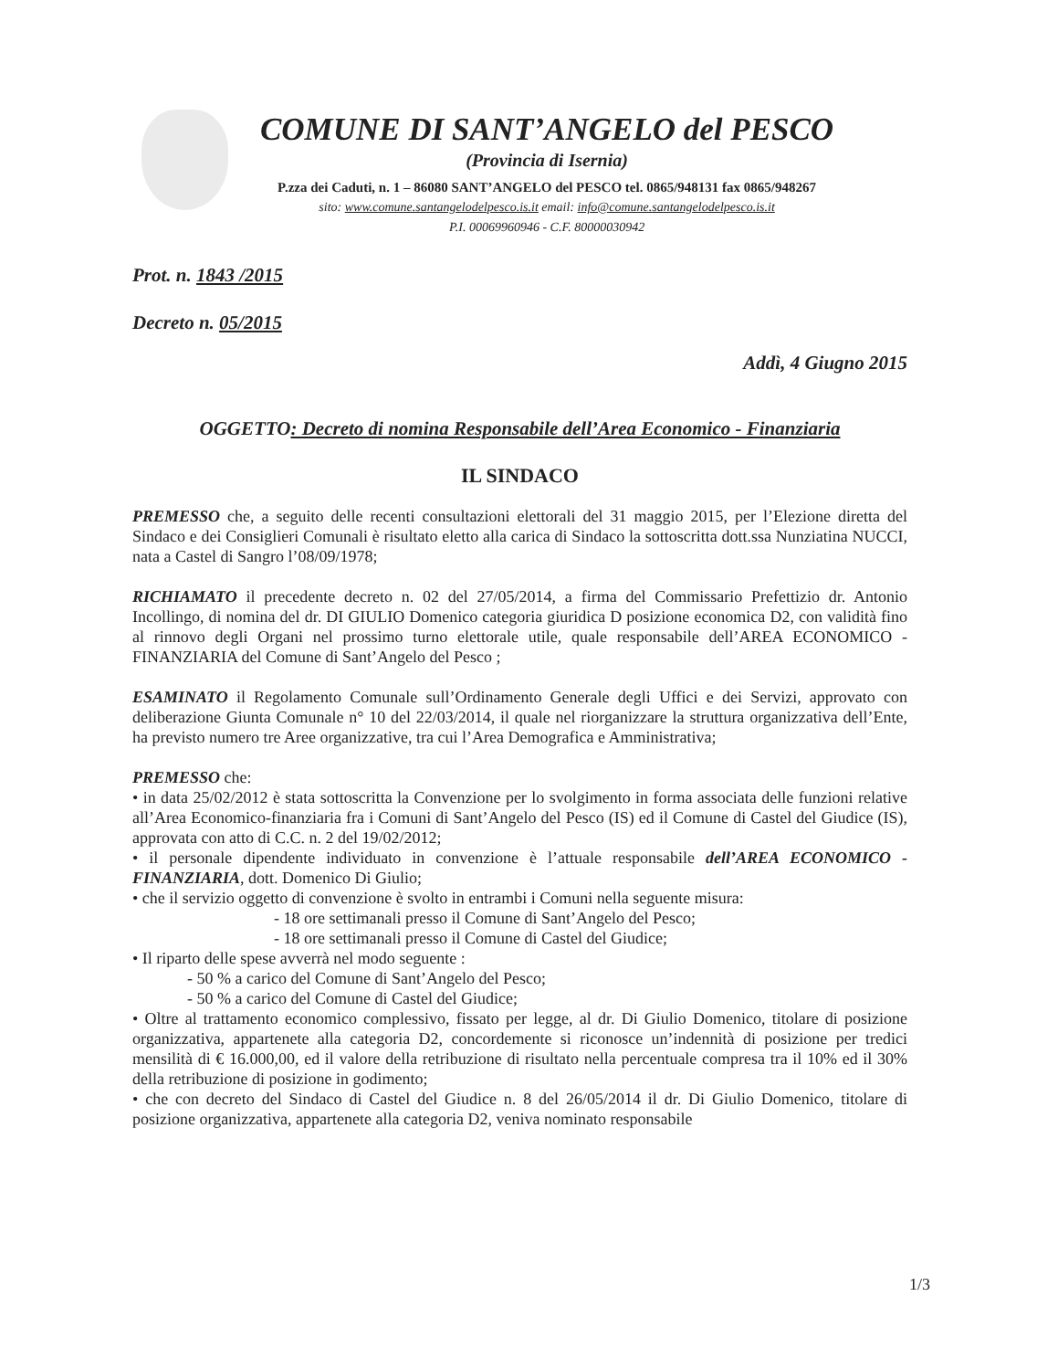COMUNE DI SANT’ANGELO del PESCO
(Provincia di Isernia)
P.zza dei Caduti, n. 1 – 86080 SANT’ANGELO del PESCO tel. 0865/948131 fax 0865/948267
sito: www.comune.santangelodelpesco.is.it email: info@comune.santangelodelpesco.is.it
P.I. 00069960946 - C.F. 80000030942
Prot. n. 1843 /2015
Decreto n. 05/2015
Addì, 4 Giugno 2015
OGGETTO: Decreto di nomina Responsabile dell’Area Economico - Finanziaria
IL SINDACO
PREMESSO che, a seguito delle recenti consultazioni elettorali del 31 maggio 2015, per l’Elezione diretta del Sindaco e dei Consiglieri Comunali è risultato eletto alla carica di Sindaco la sottoscritta dott.ssa Nunziatina NUCCI, nata a Castel di Sangro l’08/09/1978;
RICHIAMATO il precedente decreto n. 02 del 27/05/2014, a firma del Commissario Prefettizio dr. Antonio Incollingo, di nomina del dr. DI GIULIO Domenico categoria giuridica D posizione economica D2, con validità fino al rinnovo degli Organi nel prossimo turno elettorale utile, quale responsabile dell’AREA ECONOMICO - FINANZIARIA del Comune di Sant’Angelo del Pesco ;
ESAMINATO il Regolamento Comunale sull’Ordinamento Generale degli Uffici e dei Servizi, approvato con deliberazione Giunta Comunale n° 10 del 22/03/2014, il quale nel riorganizzare la struttura organizzativa dell’Ente, ha previsto numero tre Aree organizzative, tra cui l’Area Demografica e Amministrativa;
PREMESSO che:
• in data 25/02/2012 è stata sottoscritta la Convenzione per lo svolgimento in forma associata delle funzioni relative all’Area Economico-finanziaria fra i Comuni di Sant’Angelo del Pesco (IS) ed il Comune di Castel del Giudice (IS), approvata con atto di C.C. n. 2 del 19/02/2012;
• il personale dipendente individuato in convenzione è l’attuale responsabile dell’AREA ECONOMICO - FINANZIARIA, dott. Domenico Di Giulio;
• che il servizio oggetto di convenzione è svolto in entrambi i Comuni nella seguente misura:
- 18 ore settimanali presso il Comune di Sant’Angelo del Pesco;
- 18 ore settimanali presso il Comune di Castel del Giudice;
• Il riparto delle spese avverrà nel modo seguente :
- 50 % a carico del Comune di Sant’Angelo del Pesco;
- 50 % a carico del Comune di Castel del Giudice;
• Oltre al trattamento economico complessivo, fissato per legge, al dr. Di Giulio Domenico, titolare di posizione organizzativa, appartenete alla categoria D2, concordemente si riconosce un’indennità di posizione per tredici mensilità di € 16.000,00, ed il valore della retribuzione di risultato nella percentuale compresa tra il 10% ed il 30% della retribuzione di posizione in godimento;
• che con decreto del Sindaco di Castel del Giudice n. 8 del 26/05/2014 il dr. Di Giulio Domenico, titolare di posizione organizzativa, appartenete alla categoria D2, veniva nominato responsabile
1/3